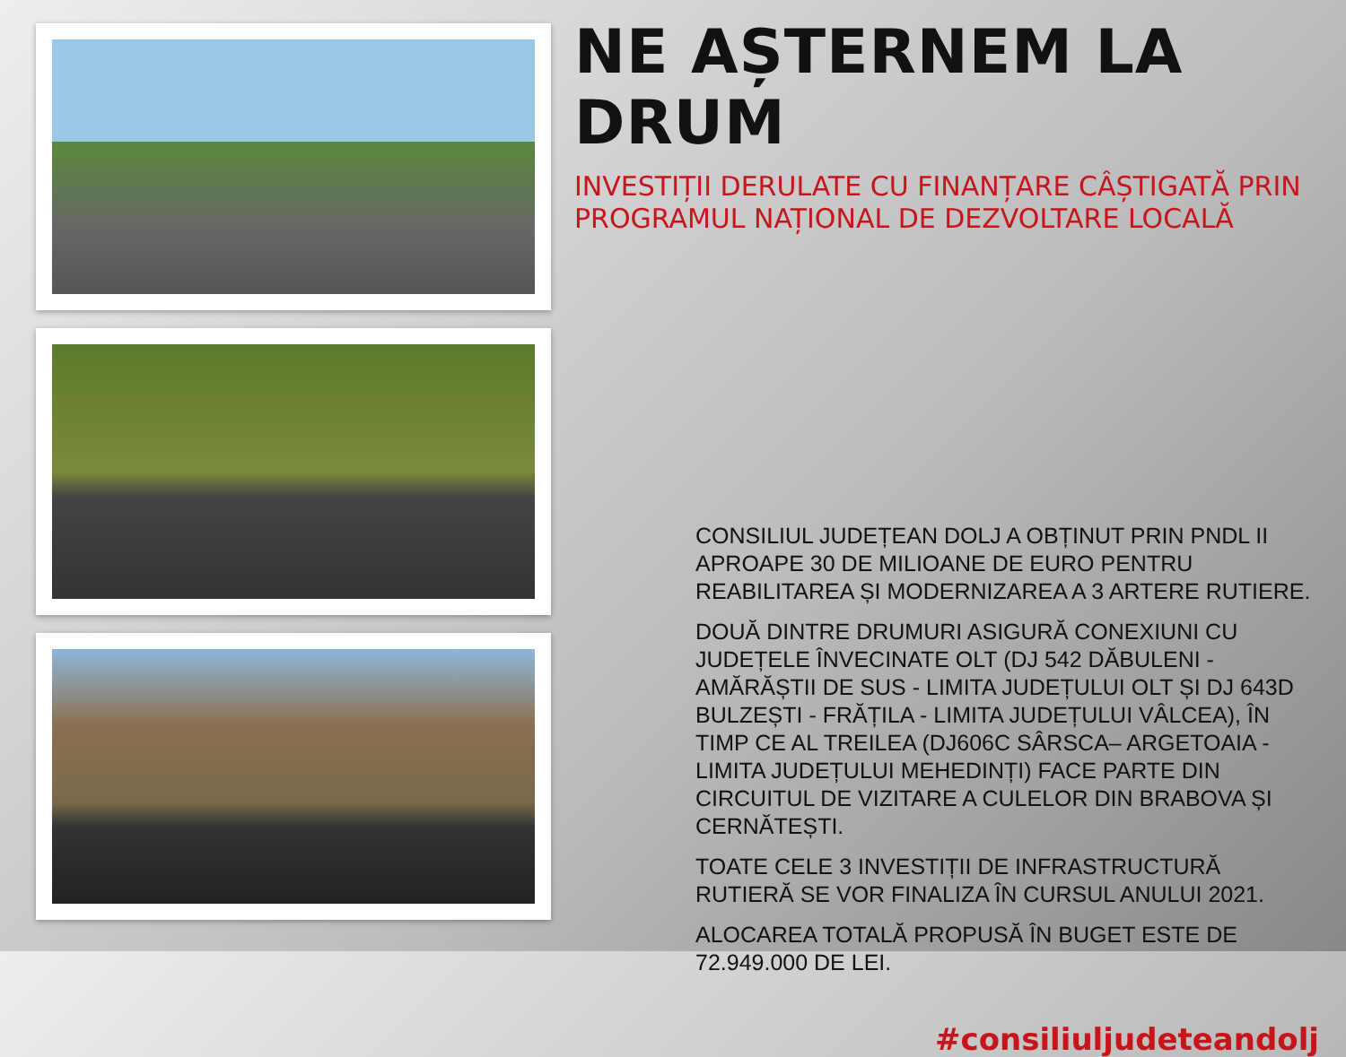NE AȘTERNEM LA DRUM
INVESTIȚII DERULATE CU FINANȚARE CÂȘTIGATĂ PRIN PROGRAMUL NAȚIONAL DE DEZVOLTARE LOCALĂ
CONSILIUL JUDEȚEAN DOLJ A OBȚINUT PRIN PNDL II APROAPE 30 DE MILIOANE DE EURO PENTRU REABILITAREA ȘI MODERNIZAREA A 3 ARTERE RUTIERE.
DOUĂ DINTRE DRUMURI ASIGURĂ CONEXIUNI CU JUDEȚELE ÎNVECINATE OLT (DJ 542 DĂBULENI - AMĂRĂȘTII DE SUS - LIMITA JUDEȚULUI OLT ȘI DJ 643D BULZEȘTI - FRĂȚILA - LIMITA JUDEȚULUI VÂLCEA), ÎN TIMP CE AL TREILEA (DJ606C SÂRSCA– ARGETOAIA - LIMITA JUDEȚULUI MEHEDINȚI) FACE PARTE DIN CIRCUITUL DE VIZITARE A CULELOR DIN BRABOVA ȘI CERNĂTEȘTI.
TOATE CELE 3 INVESTIȚII DE INFRASTRUCTURĂ RUTIERĂ SE VOR FINALIZA ÎN CURSUL ANULUI 2021.
ALOCAREA TOTALĂ PROPUSĂ ÎN BUGET ESTE DE 72.949.000 DE LEI.
#consiliuljudeteandolj